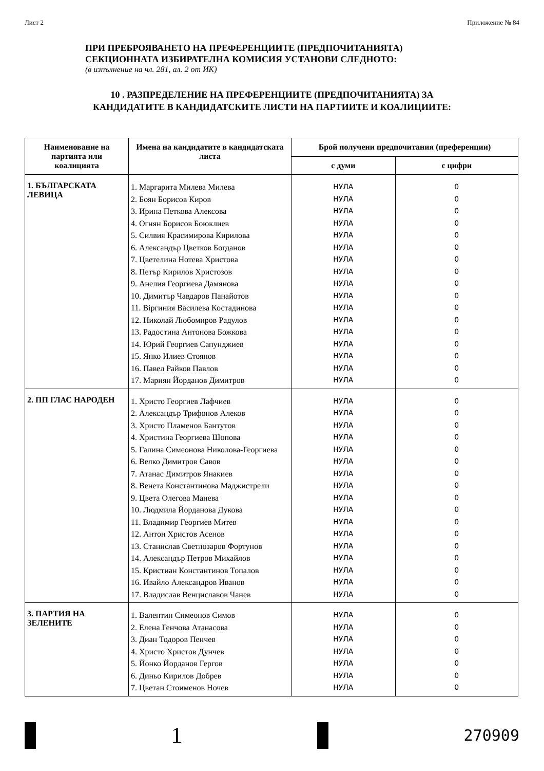Лист 2 Приложение № 84
ПРИ ПРЕБРОЯВАНЕТО НА ПРЕФЕРЕНЦИИТЕ (ПРЕДПОЧИТАНИЯТА)
СЕКЦИОННАТА ИЗБИРАТЕЛНА КОМИСИЯ УСТАНОВИ СЛЕДНОТО:
(в изпълнение на чл. 281, ал. 2 от ИК)
10 . РАЗПРЕДЕЛЕНИЕ НА ПРЕФЕРЕНЦИИТЕ (ПРЕДПОЧИТАНИЯТА) ЗА
КАНДИДАТИТЕ В КАНДИДАТСКИТЕ ЛИСТИ НА ПАРТИИТЕ И КОАЛИЦИИТЕ:
| Наименование на партията или коалицията | Имена на кандидатите в кандидатската листа | Брой получени предпочитания (преференции) | |
| --- | --- | --- | --- |
| | | с думи | с цифри |
| 1. БЪЛГАРСКАТА ЛЕВИЦА | 1. Маргарита Милева Милева 2. Боян Борисов Киров 3. Ирина Петкова Алексова 4. Огнян Борисов Боюклиев 5. Силвия Красимирова Кирилова 6. Александър Цветков Богданов 7. Цветелина Нотева Христова 8. Петър Кирилов Христозов 9. Анелия Георгиева Дамянова 10. Димитър Чавдаров Панайотов 11. Віргиния Василева Костадинова 12. Николай Любомиров Радулов 13. Радостина Антонова Божкова 14. Юрий Георгиев Сапунджиев 15. Янко Илиев Стоянов 16. Павел Райков Павлов 17. Мариян Йорданов Димитров | НУЛА НУЛА НУЛА НУЛА НУЛА НУЛА НУЛА НУЛА НУЛА НУЛА НУЛА НУЛА НУЛА НУЛА НУЛА НУЛА НУЛА | 0 0 0 0 0 0 0 0 0 0 0 0 0 0 0 0 0 |
| 2. ПП ГЛАС НАРОДЕН | 1. Христо Георгиев Лафчиев 2. Александър Трифонов Алеков 3. Христо Пламенов Бантутов 4. Христина Георгиева Шопова 5. Галина Симеонова Николова-Георгиева 6. Велко Димитров Савов 7. Атанас Димитров Янакиев 8. Венета Константинова Маджистрели 9. Цвета Олегова Манева 10. Людмила Йорданова Дукова 11. Владимир Георгиев Митев 12. Антон Христов Асенов 13. Станислав Светлозаров Фортунов 14. Александър Петров Михайлов 15. Кристиан Константинов Топалов 16. Ивайло Александров Иванов 17. Владислав Венциславов Чанев | НУЛА НУЛА НУЛА НУЛА НУЛА НУЛА НУЛА НУЛА НУЛА НУЛА НУЛА НУЛА НУЛА НУЛА НУЛА НУЛА НУЛА | 0 0 0 0 0 0 0 0 0 0 0 0 0 0 0 0 0 |
| 3. ПАРТИЯ НА ЗЕЛЕНИТЕ | 1. Валентин Симеонов Симов 2. Елена Генчова Атанасова 3. Диан Тодоров Пенчев 4. Христо Христов Дунчев 5. Йонко Йорданов Гергов 6. Диньо Кирилов Добрев 7. Цветан Стоименов Ночев | НУЛА НУЛА НУЛА НУЛА НУЛА НУЛА НУЛА | 0 0 0 0 0 0 0 |
1
270909